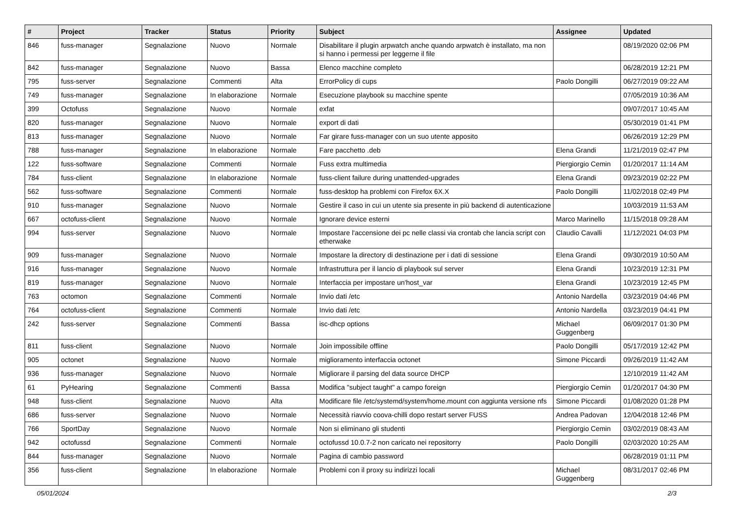| # | Project | Tracker | Status | Priority | Subject | Assignee | Updated |
| --- | --- | --- | --- | --- | --- | --- | --- |
| 846 | fuss-manager | Segnalazione | Nuovo | Normale | Disabilitare il plugin arpwatch anche quando arpwatch è installato, ma non si hanno i permessi per leggerne il file | | 08/19/2020 02:06 PM |
| 842 | fuss-manager | Segnalazione | Nuovo | Bassa | Elenco macchine completo | | 06/28/2019 12:21 PM |
| 795 | fuss-server | Segnalazione | Commenti | Alta | ErrorPolicy di cups | Paolo Dongilli | 06/27/2019 09:22 AM |
| 749 | fuss-manager | Segnalazione | In elaborazione | Normale | Esecuzione playbook su macchine spente | | 07/05/2019 10:36 AM |
| 399 | Octofuss | Segnalazione | Nuovo | Normale | exfat | | 09/07/2017 10:45 AM |
| 820 | fuss-manager | Segnalazione | Nuovo | Normale | export di dati | | 05/30/2019 01:41 PM |
| 813 | fuss-manager | Segnalazione | Nuovo | Normale | Far girare fuss-manager con un suo utente apposito | | 06/26/2019 12:29 PM |
| 788 | fuss-manager | Segnalazione | In elaborazione | Normale | Fare pacchetto .deb | Elena Grandi | 11/21/2019 02:47 PM |
| 122 | fuss-software | Segnalazione | Commenti | Normale | Fuss extra multimedia | Piergiorgio Cemin | 01/20/2017 11:14 AM |
| 784 | fuss-client | Segnalazione | In elaborazione | Normale | fuss-client failure during unattended-upgrades | Elena Grandi | 09/23/2019 02:22 PM |
| 562 | fuss-software | Segnalazione | Commenti | Normale | fuss-desktop ha problemi con Firefox 6X.X | Paolo Dongilli | 11/02/2018 02:49 PM |
| 910 | fuss-manager | Segnalazione | Nuovo | Normale | Gestire il caso in cui un utente sia presente in più backend di autenticazione | | 10/03/2019 11:53 AM |
| 667 | octofuss-client | Segnalazione | Nuovo | Normale | Ignorare device esterni | Marco Marinello | 11/15/2018 09:28 AM |
| 994 | fuss-server | Segnalazione | Nuovo | Normale | Impostare l'accensione dei pc nelle classi via crontab che lancia script con etherwake | Claudio Cavalli | 11/12/2021 04:03 PM |
| 909 | fuss-manager | Segnalazione | Nuovo | Normale | Impostare la directory di destinazione per i dati di sessione | Elena Grandi | 09/30/2019 10:50 AM |
| 916 | fuss-manager | Segnalazione | Nuovo | Normale | Infrastruttura per il lancio di playbook sul server | Elena Grandi | 10/23/2019 12:31 PM |
| 819 | fuss-manager | Segnalazione | Nuovo | Normale | Interfaccia per impostare un'host_var | Elena Grandi | 10/23/2019 12:45 PM |
| 763 | octomon | Segnalazione | Commenti | Normale | Invio dati /etc | Antonio Nardella | 03/23/2019 04:46 PM |
| 764 | octofuss-client | Segnalazione | Commenti | Normale | Invio dati /etc | Antonio Nardella | 03/23/2019 04:41 PM |
| 242 | fuss-server | Segnalazione | Commenti | Bassa | isc-dhcp options | Michael Guggenberg | 06/09/2017 01:30 PM |
| 811 | fuss-client | Segnalazione | Nuovo | Normale | Join impossibile offline | Paolo Dongilli | 05/17/2019 12:42 PM |
| 905 | octonet | Segnalazione | Nuovo | Normale | miglioramento interfaccia octonet | Simone Piccardi | 09/26/2019 11:42 AM |
| 936 | fuss-manager | Segnalazione | Nuovo | Normale | Migliorare il parsing del data source DHCP | | 12/10/2019 11:42 AM |
| 61 | PyHearing | Segnalazione | Commenti | Bassa | Modifica "subject taught" a campo foreign | Piergiorgio Cemin | 01/20/2017 04:30 PM |
| 948 | fuss-client | Segnalazione | Nuovo | Alta | Modificare file /etc/systemd/system/home.mount con aggiunta versione nfs | Simone Piccardi | 01/08/2020 01:28 PM |
| 686 | fuss-server | Segnalazione | Nuovo | Normale | Necessità riavvio coova-chilli dopo restart server FUSS | Andrea Padovan | 12/04/2018 12:46 PM |
| 766 | SportDay | Segnalazione | Nuovo | Normale | Non si eliminano gli studenti | Piergiorgio Cemin | 03/02/2019 08:43 AM |
| 942 | octofussd | Segnalazione | Commenti | Normale | octofussd 10.0.7-2 non caricato nei repositorry | Paolo Dongilli | 02/03/2020 10:25 AM |
| 844 | fuss-manager | Segnalazione | Nuovo | Normale | Pagina di cambio password | | 06/28/2019 01:11 PM |
| 356 | fuss-client | Segnalazione | In elaborazione | Normale | Problemi con il proxy su indirizzi locali | Michael Guggenberg | 08/31/2017 02:46 PM |
05/01/2024 2/3